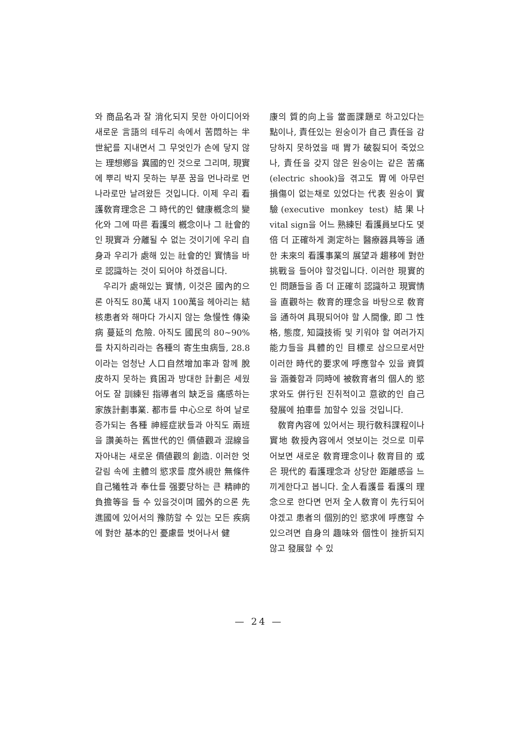와 商品名과 잘 消化되지 못한 아이디어와 새로운 言語의 테두리 속에서 苦悶하는 半世紀를 지내면서 그 무엇인가 손에 닿지 않는 理想鄕을 異國的인 것으로 그리며, 現實에 뿌리 박지 못하는 부푼 꿈을 먼나라로 먼나라로만 날려왔든 것입니다. 이제 우리 看護敎育理念은 그 時代的인 健康槪念의 變化와 그에 따른 看護의 槪念이나 그 社會的인 現實과 分離될 수 없는 것이기에 우리 自身과 우리가 處해 있는 社會的인 實情을 바로 認識하는 것이 되어야 하겠읍니다.
우리가 處해있는 實情, 이것은 國內的으론 아직도 80萬 내지 100萬을 헤아리는 結核患者와 해마다 가시지 않는 急慢性 傳染病 蔓延의 危險. 아직도 國民의 80~90%를 차지하리라는 各種의 寄生虫病들, 28.8이라는 엄청난 人口自然增加率과 함께 脫皮하지 못하는 貧困과 방대한 計劃은 세웠어도 잘 訓練된 指導者의 缺乏을 痛感하는 家族計劃事業. 都市를 中心으로 하여 날로 증가되는 各種 神經症狀들과 아직도 兩班을 讚美하는 舊世代的인 價値觀과 混線을 자아내는 새로운 價値觀의 創造. 이러한 엇갈림 속에 主體의 慾求를 度外視한 無條件 自己犧牲과 奉仕를 强要당하는 큰 精神的 負擔等을 들 수 있을것이며 國外的으론 先進國에 있어서의 豫防할 수 있는 모든 疾病에 對한 基本的인 憂慮를 벗어나서 健
康의 質的向上을 當面課題로 하고있다는 點이나, 責任있는 원숭이가 自己 責任을 감당하지 못하였을 때 胃가 破裂되어 죽었으나, 責任을 갖지 않은 원숭이는 같은 苦痛(electric shook)을 겪고도 胃에 아무런 損傷이 없는채로 있었다는 代表 원숭이 實驗(executive monkey test) 結果나 vital sign을 어느 熟練된 看護員보다도 몇 倍 더 正確하게 測定하는 醫療器具等을 通한 未來의 看護事業의 展望과 趨移에 對한 挑戰을 들어야 할것입니다. 이러한 現實的인 問題들을 좀 더 正確히 認識하고 現實情을 直觀하는 敎育的理念을 바탕으로 敎育을 通하여 具現되어야 할 人間像, 即 그 性格, 態度, 知識技術 및 키워야 할 여러가지 能力들을 具體的인 目標로 삼으므로서만 이러한 時代的要求에 呼應할수 있을 資質을 涵養함과 同時에 被敎育者의 個人的 慾求와도 併行된 진취적이고 意欲的인 自己發展에 拍車를 加할수 있을 것입니다.
敎育內容에 있어서는 現行敎科課程이나 實地 敎授內容에서 엿보이는 것으로 미루어보면 새로운 敎育理念이나 敎育目的 或은 現代的 看護理念과 상당한 距離感을 느끼게한다고 봅니다. 全人看護를 看護의 理念으로 한다면 먼저 全人敎育이 先行되어야겠고 患者의 個別的인 慾求에 呼應할 수 있으려면 自身의 趣味와 個性이 挫折되지 않고 發展할 수 있
— 24 —